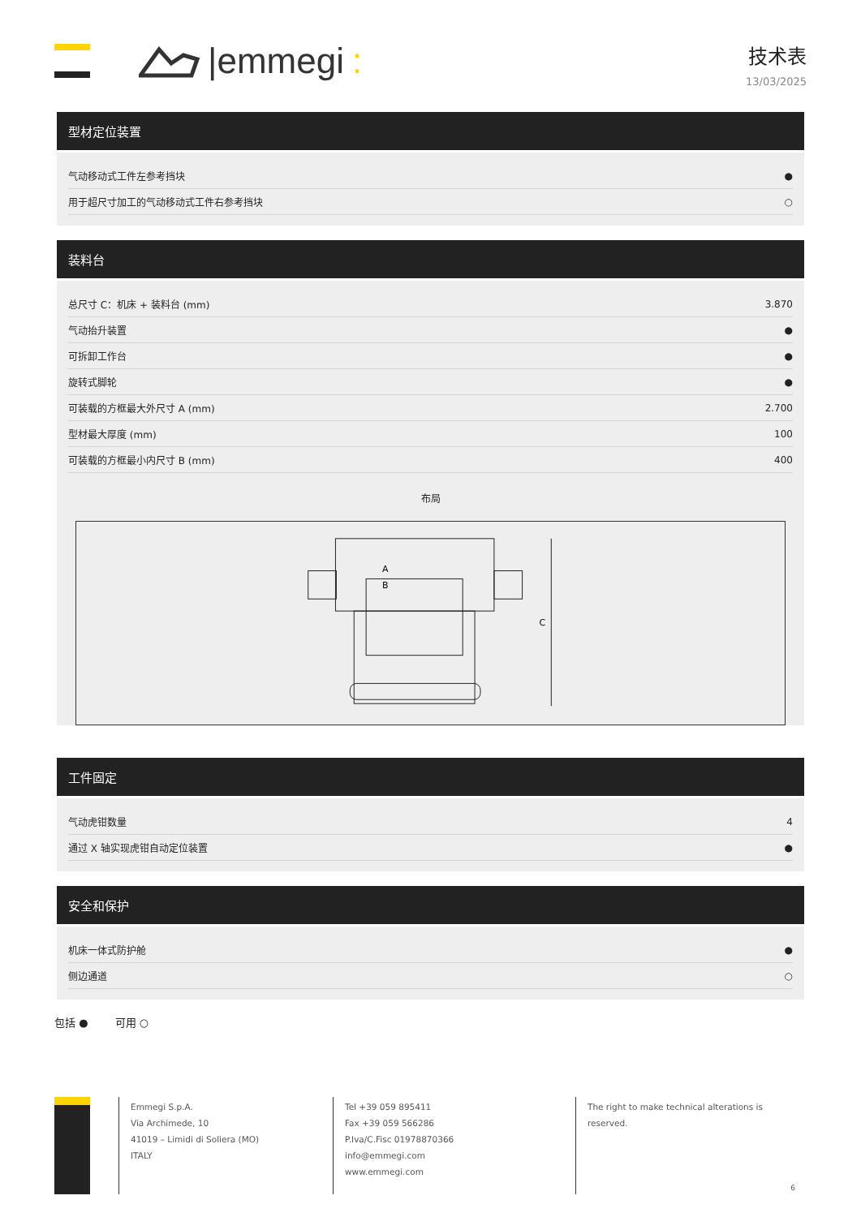|emmegi :
技术表
13/03/2025
型材定位装置
| 气动移动式工件左参考挡块 | ● |
| 用于超尺寸加工的气动移动式工件右参考挡块 | ○ |
装料台
| 总尺寸 C：机床 + 装料台 (mm) | 3.870 |
| 气动抬升装置 | ● |
| 可拆卸工作台 | ● |
| 旋转式脚轮 | ● |
| 可装载的方框最大外尺寸 A (mm) | 2.700 |
| 型材最大厚度 (mm) | 100 |
| 可装载的方框最小内尺寸 B (mm) | 400 |
布局
A
B
C
工件固定
| 气动虎钳数量 | 4 |
| 通过 X 轴实现虎钳自动定位装置 | ● |
安全和保护
| 机床一体式防护舱 | ● |
| 侧边通道 | ○ |
包括 ● 可用 ○
Emmegi S.p.A.
Via Archimede, 10
41019 – Limidi di Soliera (MO)
ITALY
Tel +39 059 895411
Fax +39 059 566286
P.Iva/C.Fisc 01978870366
info@emmegi.com
www.emmegi.com
The right to make technical alterations is
reserved.
6